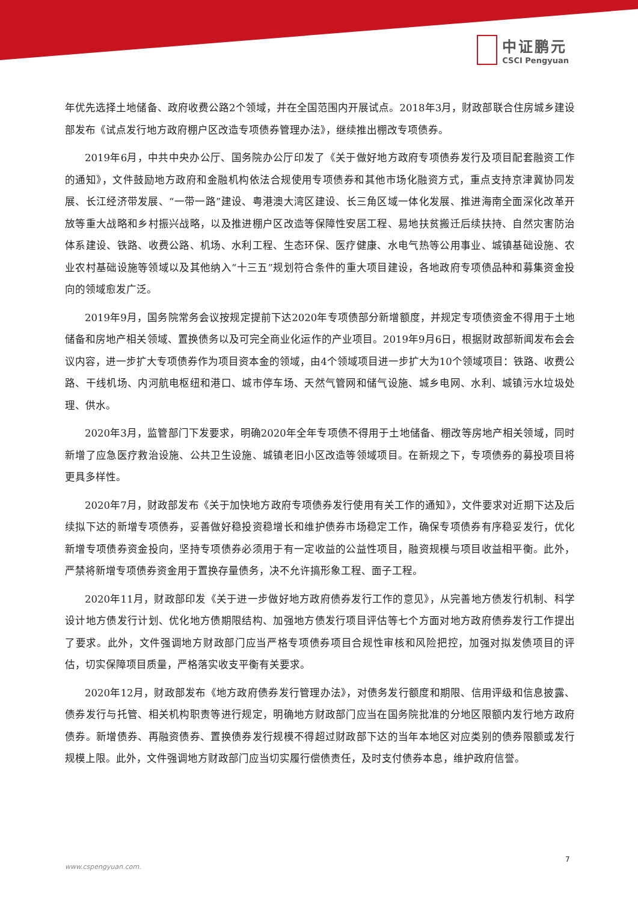中证鹏元
CSCI Pengyuan
年优先选择土地储备、政府收费公路2个领域，并在全国范围内开展试点。2018年3月，财政部联合住房城乡建设部发布《试点发行地方政府棚户区改造专项债券管理办法》，继续推出棚改专项债券。
2019年6月，中共中央办公厅、国务院办公厅印发了《关于做好地方政府专项债券发行及项目配套融资工作的通知》，文件鼓励地方政府和金融机构依法合规使用专项债券和其他市场化融资方式，重点支持京津冀协同发展、长江经济带发展、“一带一路”建设、粤港澳大湾区建设、长三角区域一体化发展、推进海南全面深化改革开放等重大战略和乡村振兴战略，以及推进棚户区改造等保障性安居工程、易地扶贫搬迁后续扶持、自然灾害防治体系建设、铁路、收费公路、机场、水利工程、生态环保、医疗健康、水电气热等公用事业、城镇基础设施、农业农村基础设施等领域以及其他纳入“十三五”规划符合条件的重大项目建设，各地政府专项债品种和募集资金投向的领域愈发广泛。
2019年9月，国务院常务会议按规定提前下达2020年专项债部分新增额度，并规定专项债资金不得用于土地储备和房地产相关领域、置换债务以及可完全商业化运作的产业项目。2019年9月6日，根据财政部新闻发布会会议内容，进一步扩大专项债券作为项目资本金的领域，由4个领域项目进一步扩大为10个领域项目：铁路、收费公路、干线机场、内河航电枢纽和港口、城市停车场、天然气管网和储气设施、城乡电网、水利、城镇污水垃圾处理、供水。
2020年3月，监管部门下发要求，明确2020年全年专项债不得用于土地储备、棚改等房地产相关领域，同时新增了应急医疗救治设施、公共卫生设施、城镇老旧小区改造等领域项目。在新规之下，专项债券的募投项目将更具多样性。
2020年7月，财政部发布《关于加快地方政府专项债券发行使用有关工作的通知》，文件要求对近期下达及后续拟下达的新增专项债券，妥善做好稳投资稳增长和维护债券市场稳定工作，确保专项债券有序稳妥发行，优化新增专项债券资金投向，坚持专项债券必须用于有一定收益的公益性项目，融资规模与项目收益相平衡。此外，严禁将新增专项债券资金用于置换存量债务，决不允许搞形象工程、面子工程。
2020年11月，财政部印发《关于进一步做好地方政府债券发行工作的意见》，从完善地方债发行机制、科学设计地方债发行计划、优化地方债期限结构、加强地方债发行项目评估等七个方面对地方政府债券发行工作提出了要求。此外，文件强调地方财政部门应当严格专项债券项目合规性审核和风险把控，加强对拟发债项目的评估，切实保障项目质量，严格落实收支平衡有关要求。
2020年12月，财政部发布《地方政府债券发行管理办法》，对债务发行额度和期限、信用评级和信息披露、债券发行与托管、相关机构职责等进行规定，明确地方财政部门应当在国务院批准的分地区限额内发行地方政府债券。新增债券、再融资债券、置换债券发行规模不得超过财政部下达的当年本地区对应类别的债券限额或发行规模上限。此外，文件强调地方财政部门应当切实履行偿债责任，及时支付债券本息，维护政府信誉。
7
www.cspengyuan.com.